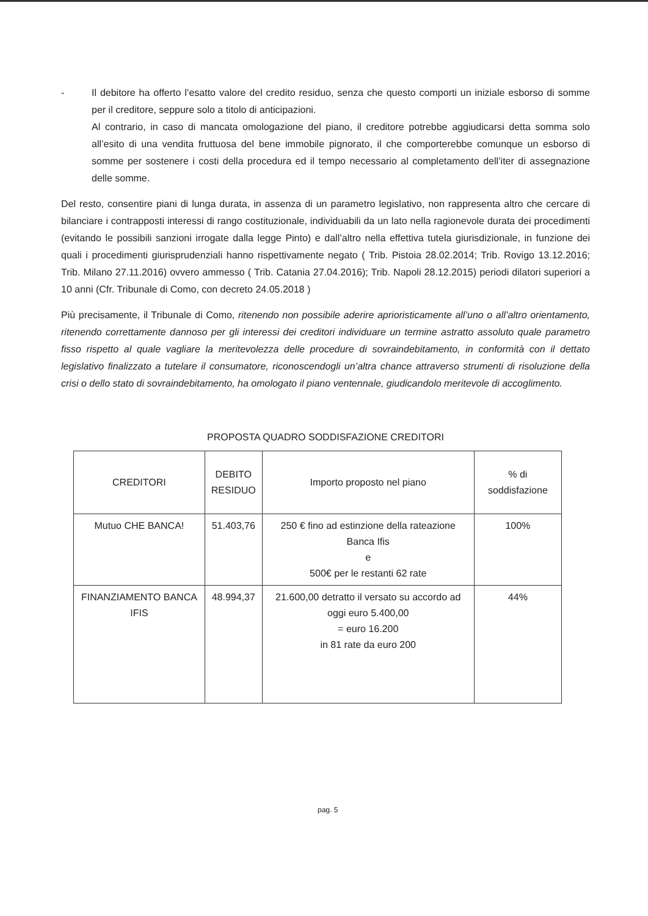- Il debitore ha offerto l’esatto valore del credito residuo, senza che questo comporti un iniziale esborso di somme per il creditore, seppure solo a titolo di anticipazioni.
Al contrario, in caso di mancata omologazione del piano, il creditore potrebbe aggiudicarsi detta somma solo all’esito di una vendita fruttuosa del bene immobile pignorato, il che comporterebbe comunque un esborso di somme per sostenere i costi della procedura ed il tempo necessario al completamento dell’iter di assegnazione delle somme.
Del resto, consentire piani di lunga durata, in assenza di un parametro legislativo, non rappresenta altro che cercare di bilanciare i contrapposti interessi di rango costituzionale, individuabili da un lato nella ragionevole durata dei procedimenti (evitando le possibili sanzioni irrogate dalla legge Pinto) e dall’altro nella effettiva tutela giurisdizionale, in funzione dei quali i procedimenti giurisprudenziali hanno rispettivamente negato ( Trib. Pistoia 28.02.2014; Trib. Rovigo 13.12.2016; Trib. Milano 27.11.2016) ovvero ammesso ( Trib. Catania 27.04.2016); Trib. Napoli 28.12.2015) periodi dilatori superiori a 10 anni (Cfr. Tribunale di Como, con decreto 24.05.2018 )
Più precisamente, il Tribunale di Como, ritenendo non possibile aderire aprioristicamente all’uno o all’altro orientamento, ritenendo correttamente dannoso per gli interessi dei creditori individuare un termine astratto assoluto quale parametro fisso rispetto al quale vagliare la meritevolezza delle procedure di sovraindebitamento, in conformità con il dettato legislativo finalizzato a tutelare il consumatore, riconoscendogli un’altra chance attraverso strumenti di risoluzione della crisi o dello stato di sovraindebitamento, ha omologato il piano ventennale, giudicandolo meritevole di accoglimento.
PROPOSTA QUADRO SODDISFAZIONE CREDITORI
| CREDITORI | DEBITO RESIDUO | Importo proposto nel piano | % di soddisfazione |
| --- | --- | --- | --- |
| Mutuo CHE BANCA! | 51.403,76 | 250 € fino ad estinzione della rateazione Banca Ifis e 500€ per le restanti 62 rate | 100% |
| FINANZIAMENTO BANCA IFIS | 48.994,37 | 21.600,00 detratto il versato su accordo ad oggi euro 5.400,00 = euro 16.200 in 81 rate da euro 200 | 44% |
pag. 5